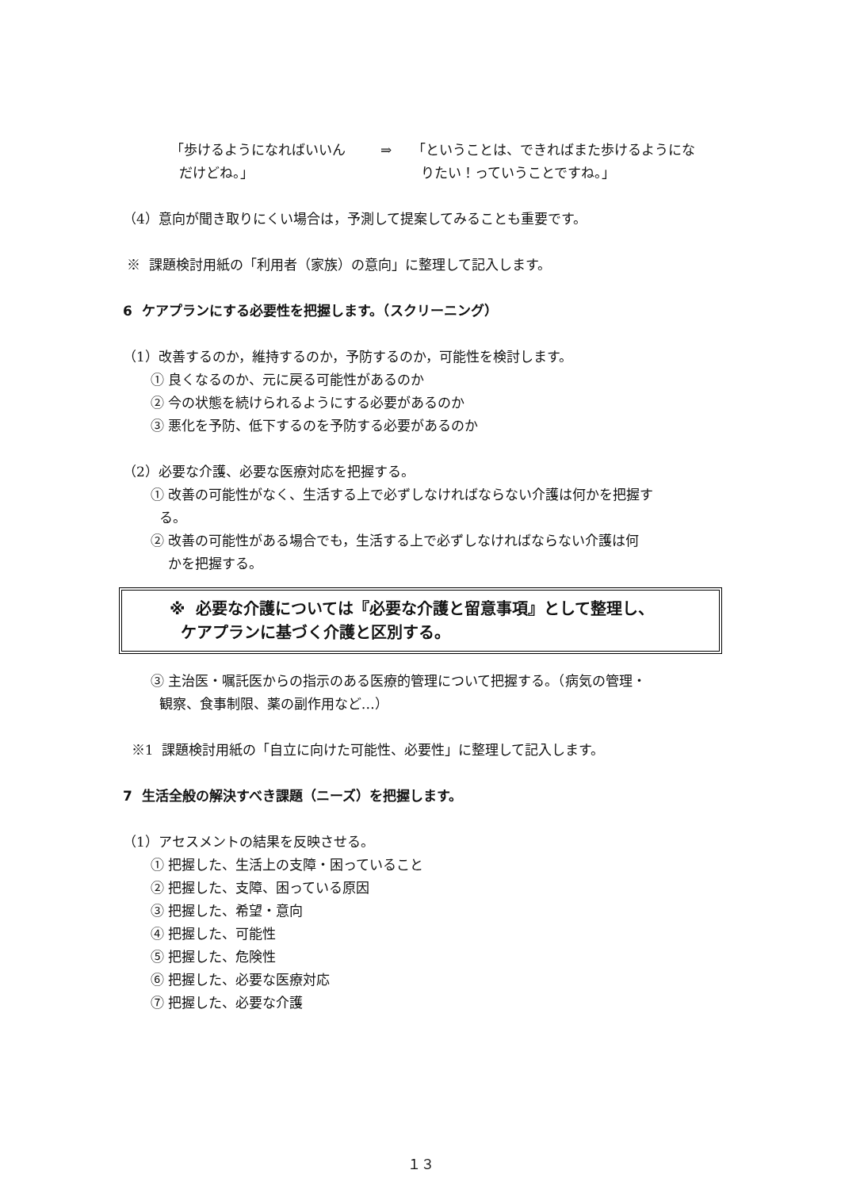「歩けるようになればいいん
だけどね。」
⇒ 「ということは、できればまた歩けるようにな
りたい！っていうことですね。」
（4）意向が聞き取りにくい場合は，予測して提案してみることも重要です。
※ 課題検討用紙の「利用者（家族）の意向」に整理して記入します。
6 ケアプランにする必要性を把握します。（スクリーニング）
（1）改善するのか，維持するのか，予防するのか，可能性を検討します。
① 良くなるのか、元に戻る可能性があるのか
② 今の状態を続けられるようにする必要があるのか
③ 悪化を予防、低下するのを予防する必要があるのか
（2）必要な介護、必要な医療対応を把握する。
① 改善の可能性がなく、生活する上で必ずしなければならない介護は何かを把握す
る。
② 改善の可能性がある場合でも，生活する上で必ずしなければならない介護は何
かを把握する。
※ 必要な介護については『必要な介護と留意事項』として整理し、
ケアプランに基づく介護と区別する。
③ 主治医・嘱託医からの指示のある医療的管理について把握する。（病気の管理・
観察、食事制限、薬の副作用など…）
※1 課題検討用紙の「自立に向けた可能性、必要性」に整理して記入します。
7 生活全般の解決すべき課題（ニーズ）を把握します。
（1）アセスメントの結果を反映させる。
① 把握した、生活上の支障・困っていること
② 把握した、支障、困っている原因
③ 把握した、希望・意向
④ 把握した、可能性
⑤ 把握した、危険性
⑥ 把握した、必要な医療対応
⑦ 把握した、必要な介護
１３